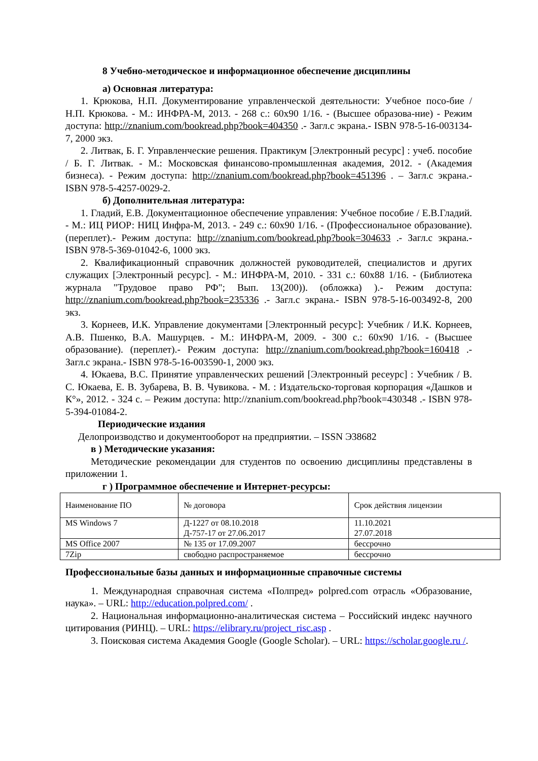8 Учебно-методическое и информационное обеспечение дисциплины
а) Основная литература:
1. Крюкова, Н.П. Документирование управленческой деятельности: Учебное посо-бие / Н.П. Крюкова. - М.: ИНФРА-М, 2013. - 268 с.: 60x90 1/16. - (Высшее образова-ние) - Режим доступа: http://znanium.com/bookread.php?book=404350 .- Загл.с экрана.- ISBN 978-5-16-003134-7, 2000 экз.
2. Литвак, Б. Г. Управленческие решения. Практикум [Электронный ресурс] : учеб. пособие / Б. Г. Литвак. - М.: Московская финансово-промышленная академия, 2012. - (Академия бизнеса). - Режим доступа: http://znanium.com/bookread.php?book=451396 . – Загл.с экрана.- ISBN 978-5-4257-0029-2.
б) Дополнительная литература:
1. Гладий, Е.В. Документационное обеспечение управления: Учебное пособие / Е.В.Гладий. - М.: ИЦ РИОР: НИЦ Инфра-М, 2013. - 249 с.: 60x90 1/16. - (Профессиональное образование). (переплет).- Режим доступа: http://znanium.com/bookread.php?book=304633 .- Загл.с экрана.- ISBN 978-5-369-01042-6, 1000 экз.
2. Квалификационный справочник должностей руководителей, специалистов и других служащих [Электронный ресурс]. - М.: ИНФРА-М, 2010. - 331 с.: 60x88 1/16. - (Библиотека журнала "Трудовое право РФ"; Вып. 13(200)). (обложка) ).- Режим доступа: http://znanium.com/bookread.php?book=235336 .- Загл.с экрана.- ISBN 978-5-16-003492-8, 200 экз.
3. Корнеев, И.К. Управление документами [Электронный ресурс]: Учебник / И.К. Корнеев, А.В. Пшенко, В.А. Машурцев. - М.: ИНФРА-М, 2009. - 300 с.: 60x90 1/16. - (Высшее образование). (переплет).- Режим доступа: http://znanium.com/bookread.php?book=160418 .- Загл.с экрана.- ISBN 978-5-16-003590-1, 2000 экз.
4. Юкаева, В.С. Принятие управленческих решений [Электронный ресеурс] : Учебник / В. С. Юкаева, Е. В. Зубарева, В. В. Чувикова. - М. : Издательско-торговая корпорация «Дашков и К°», 2012. - 324 с. – Режим доступа: http://znanium.com/bookread.php?book=430348 .- ISBN 978-5-394-01084-2.
Периодические издания
Делопроизводство и документооборот на предприятии. – ISSN Э38682
в ) Методические указания:
Методические рекомендации для студентов по освоению дисциплины представлены в приложении 1.
г ) Программное обеспечение и Интернет-ресурсы:
| Наименование ПО | № договора | Срок действия лицензии |
| MS Windows 7 | Д-1227 от 08.10.2018 Д-757-17 от 27.06.2017 | 11.10.2021 27.07.2018 |
| MS Office 2007 | № 135 от 17.09.2007 | бессрочно |
| 7Zip | свободно распространяемое | бессрочно |
Профессиональные базы данных и информационные справочные системы
1. Международная справочная система «Полпред» polpred.com отрасль «Образование, наука». – URL: http://education.polpred.com/ .
2. Национальная информационно-аналитическая система – Российский индекс научного цитирования (РИНЦ). – URL: https://elibrary.ru/project_risc.asp .
3. Поисковая система Академия Google (Google Scholar). – URL: https://scholar.google.ru /.